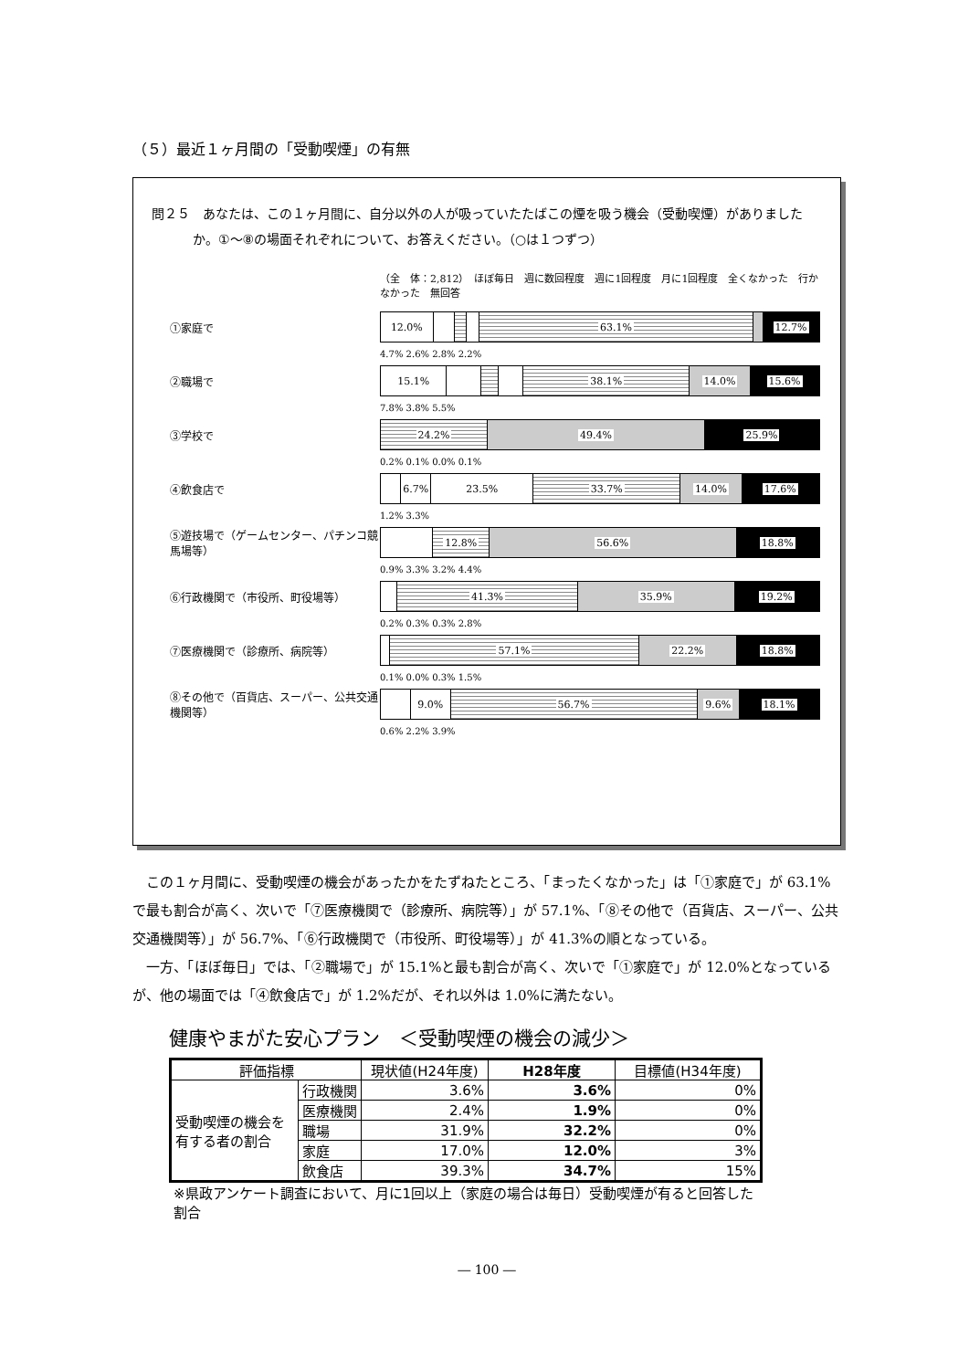（５）最近１ヶ月間の「受動喫煙」の有無
問２５　あなたは、この１ヶ月間に、自分以外の人が吸っていたたばこの煙を吸う機会（受動喫煙）がありましたか。①～⑧の場面それぞれについて、お答えください。（○は１つずつ）
（全　体：2,812）　ほぼ毎日　週に数回程度　週に1回程度　月に1回程度　全くなかった　行かなかった　無回答
①家庭で
12.0% 63.1% 12.7%
4.7% 2.6% 2.8% 2.2%
②職場で
15.1% 38.1% 14.0% 15.6%
7.8% 3.8% 5.5%
③学校で
24.2% 49.4% 25.9%
0.2% 0.1% 0.0% 0.1%
④飲食店で
6.7% 23.5% 33.7% 14.0% 17.6%
1.2% 3.3%
⑤遊技場で（ゲームセンター、パチンコ競馬場等）
12.8% 56.6% 18.8%
0.9% 3.3% 3.2% 4.4%
⑥行政機関で（市役所、町役場等）
41.3% 35.9% 19.2%
0.2% 0.3% 0.3% 2.8%
⑦医療機関で（診療所、病院等）
57.1% 22.2% 18.8%
0.1% 0.0% 0.3% 1.5%
⑧その他で（百貨店、スーパー、公共交通機関等）
9.0% 56.7% 9.6% 18.1%
0.6% 2.2% 3.9%
この１ヶ月間に、受動喫煙の機会があったかをたずねたところ、「まったくなかった」は「①家庭で」が 63.1%で最も割合が高く、次いで「⑦医療機関で（診療所、病院等）」が 57.1%、「⑧その他で（百貨店、スーパー、公共交通機関等）」が 56.7%、「⑥行政機関で（市役所、町役場等）」が 41.3%の順となっている。
一方、「ほぼ毎日」では、「②職場で」が 15.1%と最も割合が高く、次いで「①家庭で」が 12.0%となっているが、他の場面では「④飲食店で」が 1.2%だが、それ以外は 1.0%に満たない。
健康やまがた安心プラン　＜受動喫煙の機会の減少＞
| 評価指標 | | 現状値(H24年度) | H28年度 | 目標値(H34年度) |
| --- | --- | --- | --- | --- |
| 受動喫煙の機会を有する者の割合 | 行政機関 | 3.6% | 3.6% | 0% |
| | 医療機関 | 2.4% | 1.9% | 0% |
| | 職場 | 31.9% | 32.2% | 0% |
| | 家庭 | 17.0% | 12.0% | 3% |
| | 飲食店 | 39.3% | 34.7% | 15% |
※県政アンケート調査において、月に1回以上（家庭の場合は毎日）受動喫煙が有ると回答した割合
― 100 ―